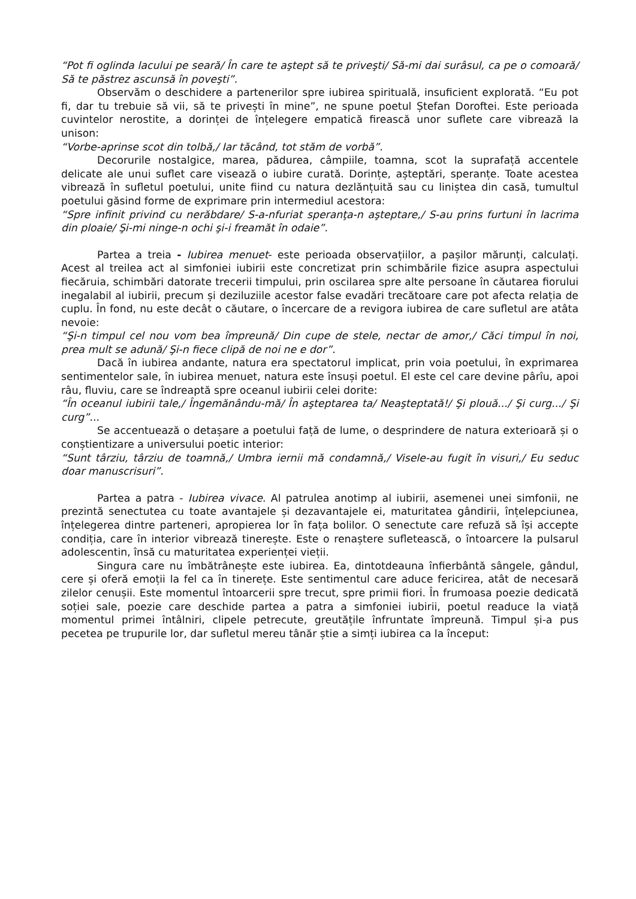“Pot fi oglinda lacului pe seară/ În care te aştept să te priveşti/ Să-mi dai surâsul, ca pe o comoară/ Să te păstrez ascunsă în poveşti”.
Observăm o deschidere a partenerilor spre iubirea spirituală, insuficient explorată. “Eu pot fi, dar tu trebuie să vii, să te privești în mine”, ne spune poetul Ștefan Doroftei. Este perioada cuvintelor nerostite, a dorinței de înțelegere empatică firească unor suflete care vibrează la unison:
“Vorbe-aprinse scot din tolbă,/ Iar tăcând, tot stăm de vorbă”.
Decorurile nostalgice, marea, pădurea, câmpiile, toamna, scot la suprafață accentele delicate ale unui suflet care visează o iubire curată. Dorințe, așteptări, speranțe. Toate acestea vibrează în sufletul poetului, unite fiind cu natura dezlănțuită sau cu liniștea din casă, tumultul poetului găsind forme de exprimare prin intermediul acestora:
“Spre infinit privind cu nerăbdare/ S-a-nfuriat speranţa-n aşteptare,/ S-au prins furtuni în lacrima din ploaie/ Şi-mi ninge-n ochi şi-i freamăt în odaie”.
Partea a treia - Iubirea menuet- este perioada observațiilor, a pașilor mărunți, calculați. Acest al treilea act al simfoniei iubirii este concretizat prin schimbările fizice asupra aspectului fiecăruia, schimbări datorate trecerii timpului, prin oscilarea spre alte persoane în căutarea fiorului inegalabil al iubirii, precum și deziluziile acestor false evadări trecătoare care pot afecta relația de cuplu. În fond, nu este decât o căutare, o încercare de a revigora iubirea de care sufletul are atâta nevoie:
“Şi-n timpul cel nou vom bea împreună/ Din cupe de stele, nectar de amor,/ Căci timpul în noi, prea mult se adună/ Şi-n fiece clipă de noi ne e dor”.
Dacă în iubirea andante, natura era spectatorul implicat, prin voia poetului, în exprimarea sentimentelor sale, în iubirea menuet, natura este însuși poetul. El este cel care devine pârîu, apoi râu, fluviu, care se îndreaptă spre oceanul iubirii celei dorite:
“În oceanul iubirii tale,/ Îngemănându-mă/ În aşteptarea ta/ Neaşteptată!/ Şi plouă.../ Şi curg.../ Şi curg”...
Se accentuează o detașare a poetului față de lume, o desprindere de natura exterioară și o conștientizare a universului poetic interior:
“Sunt târziu, târziu de toamnă,/ Umbra iernii mă condamnă,/ Visele-au fugit în visuri,/ Eu seduc doar manuscrisuri”.
Partea a patra - Iubirea vivace. Al patrulea anotimp al iubirii, asemenei unei simfonii, ne prezintă senectutea cu toate avantajele și dezavantajele ei, maturitatea gândirii, înțelepciunea, înțelegerea dintre parteneri, apropierea lor în fața bolilor. O senectute care refuză să își accepte condiția, care în interior vibrează tinerește. Este o renaștere sufletească, o întoarcere la pulsarul adolescentin, însă cu maturitatea experienței vieții.
Singura care nu îmbătrânește este iubirea. Ea, dintotdeauna înfierbântă sângele, gândul, cere și oferă emoții la fel ca în tinerețe. Este sentimentul care aduce fericirea, atât de necesară zilelor cenușii. Este momentul întoarcerii spre trecut, spre primii fiori. În frumoasa poezie dedicată soției sale, poezie care deschide partea a patra a simfoniei iubirii, poetul readuce la viață momentul primei întâlniri, clipele petrecute, greutățile înfruntate împreună. Timpul și-a pus pecetea pe trupurile lor, dar sufletul mereu tânăr știe a simți iubirea ca la început: